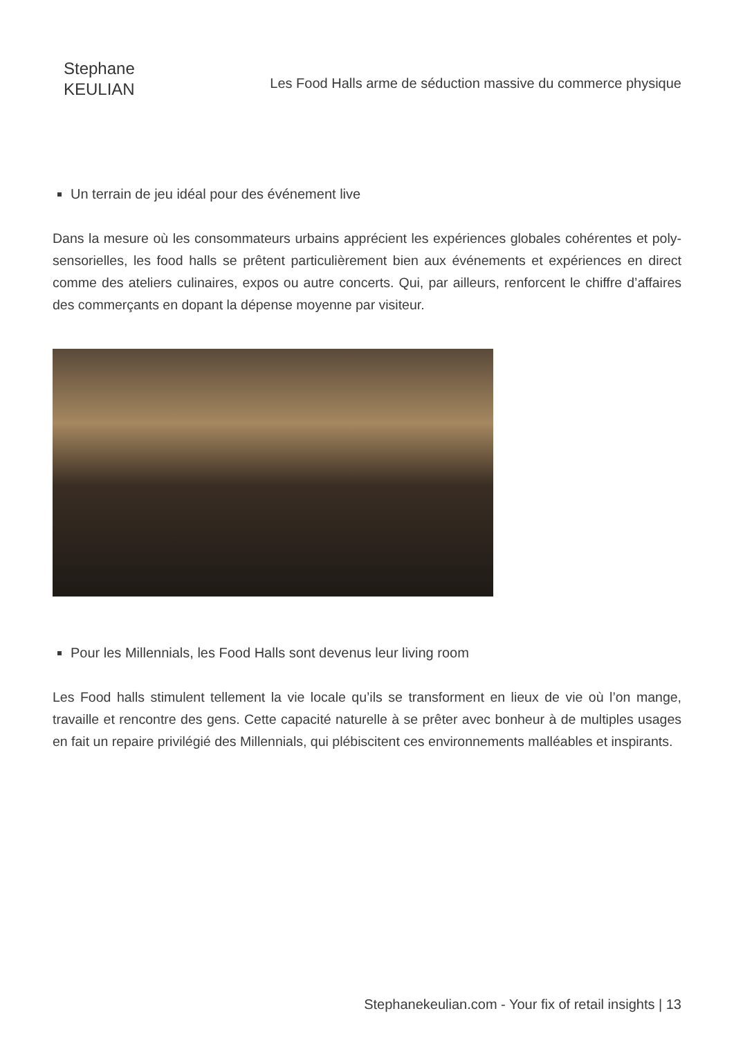Stephane
KEULIAN
Les Food Halls arme de séduction massive du commerce physique
Un terrain de jeu idéal pour des événement live
Dans la mesure où les consommateurs urbains apprécient les expériences globales cohérentes et poly-sensorielles, les food halls se prêtent particulièrement bien aux événements et expériences en direct comme des ateliers culinaires, expos ou autre concerts. Qui, par ailleurs, renforcent le chiffre d’affaires des commerçants en dopant la dépense moyenne par visiteur.
Pour les Millennials, les Food Halls sont devenus leur living room
Les Food halls stimulent tellement la vie locale qu’ils se transforment en lieux de vie où l’on mange, travaille et rencontre des gens. Cette capacité naturelle à se prêter avec bonheur à de multiples usages en fait un repaire privilégié des Millennials, qui plébiscitent ces environnements malléables et inspirants.
Stephanekeulian.com - Your fix of retail insights | 13